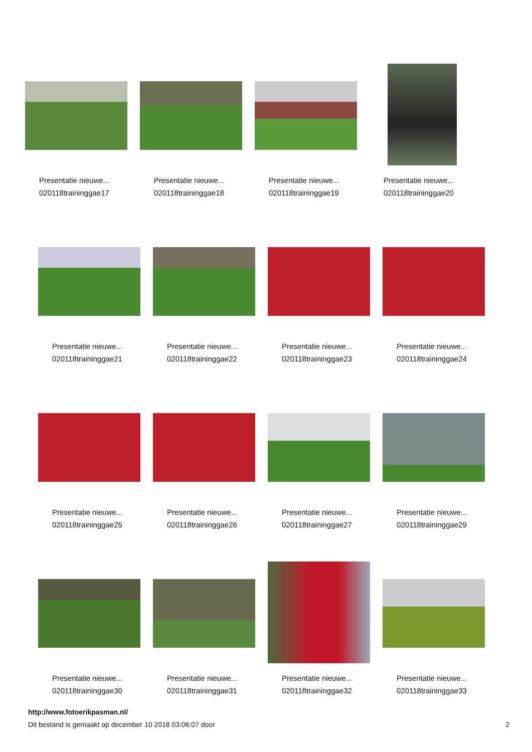Presentatie nieuwe...
020118traininggae17
Presentatie nieuwe...
020118traininggae18
Presentatie nieuwe...
020118traininggae19
Presentatie nieuwe...
020118traininggae20
Presentatie nieuwe...
020118traininggae21
Presentatie nieuwe...
020118traininggae22
Presentatie nieuwe...
020118traininggae23
Presentatie nieuwe...
020118traininggae24
Presentatie nieuwe...
020118traininggae25
Presentatie nieuwe...
020118traininggae26
Presentatie nieuwe...
020118traininggae27
Presentatie nieuwe...
020118traininggae29
Presentatie nieuwe...
020118traininggae30
Presentatie nieuwe...
020118traininggae31
Presentatie nieuwe...
020118traininggae32
Presentatie nieuwe...
020118traininggae33
http://www.fotoerikpasman.nl/
Dit bestand is gemaakt op december 10 2018 03:06:07 door 2